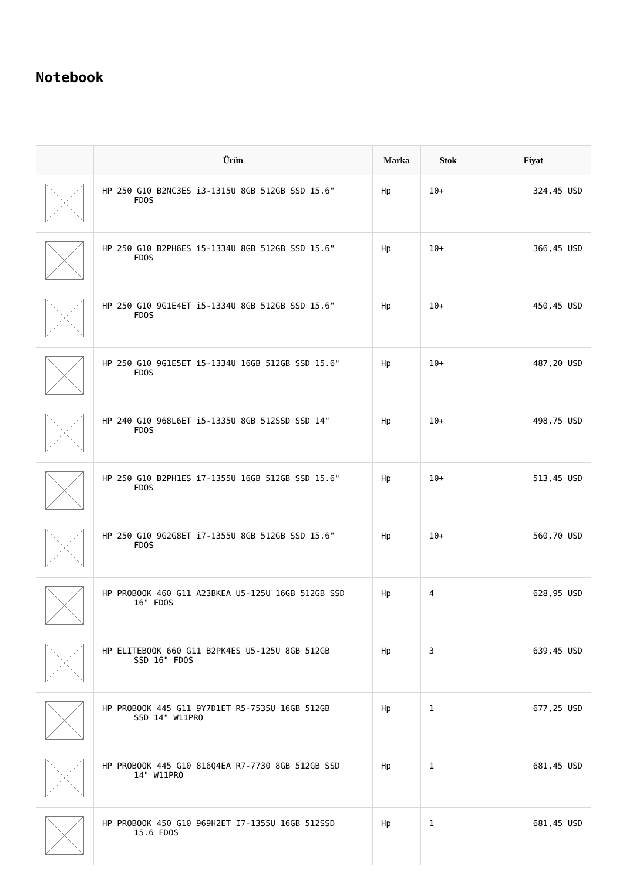Notebook
| | Ürün | Marka | Stok | Fiyat |
| --- | --- | --- | --- | --- |
| | HP 250 G10 B2NC3ES i3-1315U 8GB 512GB SSD 15.6" FDOS | Hp | 10+ | 324,45 USD |
| | HP 250 G10 B2PH6ES i5-1334U 8GB 512GB SSD 15.6" FDOS | Hp | 10+ | 366,45 USD |
| | HP 250 G10 9G1E4ET i5-1334U 8GB 512GB SSD 15.6" FDOS | Hp | 10+ | 450,45 USD |
| | HP 250 G10 9G1E5ET i5-1334U 16GB 512GB SSD 15.6" FDOS | Hp | 10+ | 487,20 USD |
| | HP 240 G10 968L6ET i5-1335U 8GB 512SSD SSD 14" FDOS | Hp | 10+ | 498,75 USD |
| | HP 250 G10 B2PH1ES i7-1355U 16GB 512GB SSD 15.6" FDOS | Hp | 10+ | 513,45 USD |
| | HP 250 G10 9G2G8ET i7-1355U 8GB 512GB SSD 15.6" FDOS | Hp | 10+ | 560,70 USD |
| | HP PROBOOK 460 G11 A23BKEA U5-125U 16GB 512GB SSD 16" FDOS | Hp | 4 | 628,95 USD |
| | HP ELITEBOOK 660 G11 B2PK4ES U5-125U 8GB 512GB SSD 16" FDOS | Hp | 3 | 639,45 USD |
| | HP PROBOOK 445 G11 9Y7D1ET R5-7535U 16GB 512GB SSD 14" W11PRO | Hp | 1 | 677,25 USD |
| | HP PROBOOK 445 G10 816Q4EA R7-7730 8GB 512GB SSD 14" W11PRO | Hp | 1 | 681,45 USD |
| | HP PROBOOK 450 G10 969H2ET I7-1355U 16GB 512SSD 15.6 FDOS | Hp | 1 | 681,45 USD |